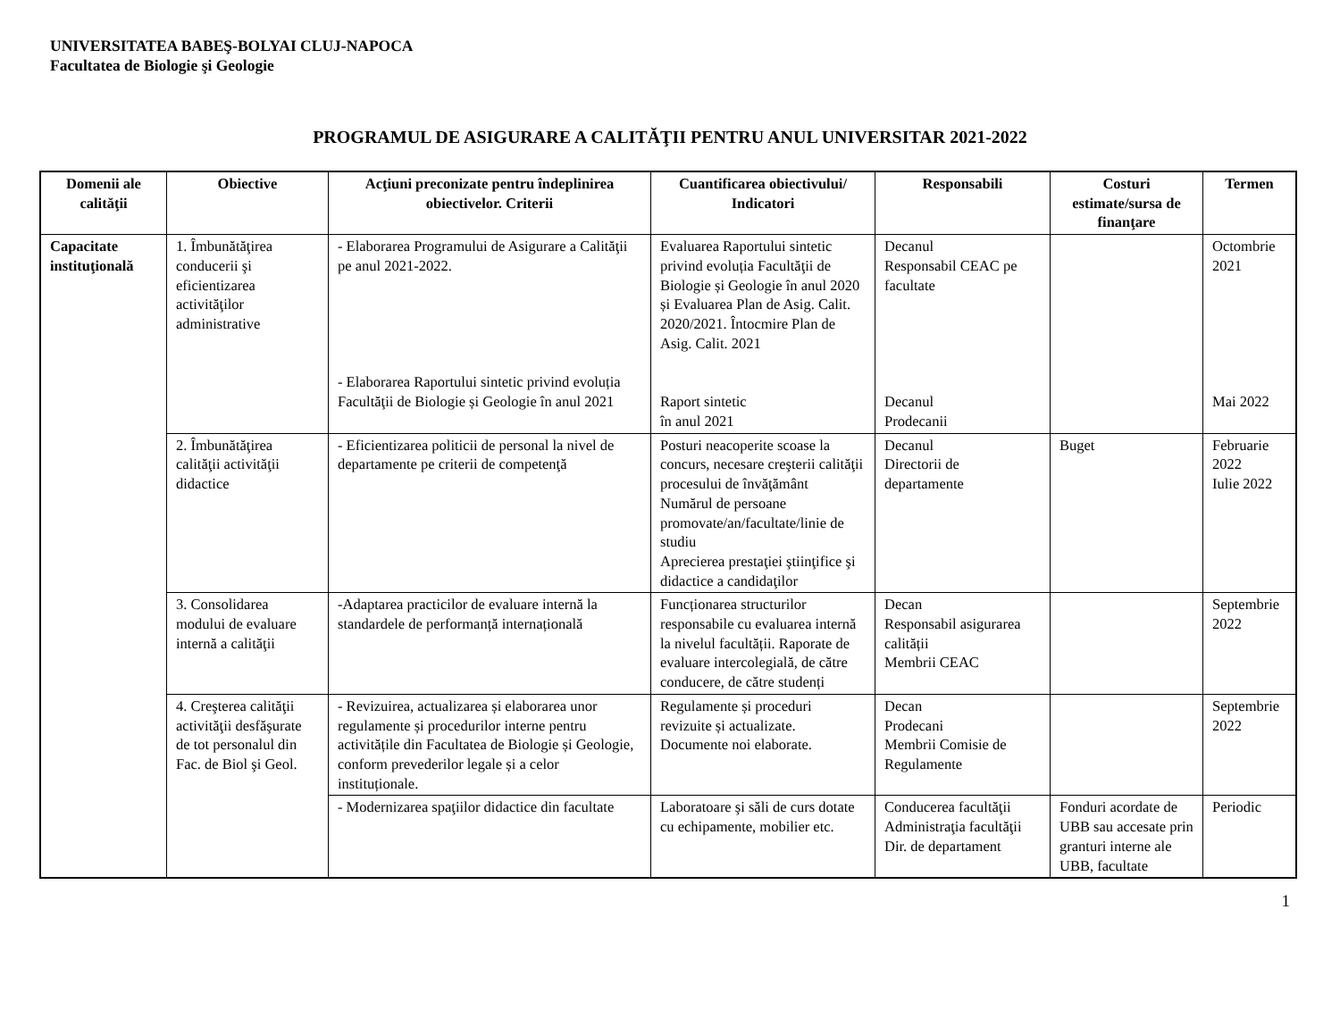UNIVERSITATEA BABEŞ-BOLYAI CLUJ-NAPOCA
Facultatea de Biologie şi Geologie
PROGRAMUL DE ASIGURARE A CALITĂŢII PENTRU ANUL UNIVERSITAR 2021-2022
| Domenii ale calităţii | Obiective | Acţiuni preconizate pentru îndeplinirea obiectivelor. Criterii | Cuantificarea obiectivului/ Indicatori | Responsabili | Costuri estimate/sursa de finanţare | Termen |
| --- | --- | --- | --- | --- | --- | --- |
| Capacitate instituţională | 1. Îmbunătăţirea conducerii şi eficientizarea activităţilor administrative | - Elaborarea Programului de Asigurare a Calităţii pe anul 2021-2022. | Evaluarea Raportului sintetic privind evoluția Facultăţii de Biologie și Geologie în anul 2020 și Evaluarea Plan de Asig. Calit. 2020/2021. Întocmire Plan de Asig. Calit. 2021 | Decanul Responsabil CEAC pe facultate | | Octombrie 2021 |
| | | - Elaborarea Raportului sintetic privind evoluția Facultăţii de Biologie și Geologie în anul 2021 | Raport sintetic în anul 2021 | Decanul Prodecanii | | Mai 2022 |
| | 2. Îmbunătăţirea calităţii activităţii didactice | - Eficientizarea politicii de personal la nivel de departamente pe criterii de competenţă | Posturi neacoperite scoase la concurs, necesare creşterii calităţii procesului de învăţământ Numărul de persoane promovate/an/facultate/linie de studiu Aprecierea prestaţiei ştiinţifice şi didactice a candidaţilor | Decanul Directorii de departamente | Buget | Februarie 2022 Iulie 2022 |
| | 3. Consolidarea modului de evaluare internă a calităţii | -Adaptarea practicilor de evaluare internă la standardele de performanță internațională | Funcționarea structurilor responsabile cu evaluarea internă la nivelul facultății. Raporate de evaluare intercolegială, de către conducere, de către studenți | Decan Responsabil asigurarea calității Membrii CEAC | | Septembrie 2022 |
| | 4. Creşterea calităţii activităţii desfăşurate de tot personalul din Fac. de Biol şi Geol. | - Revizuirea, actualizarea și elaborarea unor regulamente și procedurilor interne pentru activitățile din Facultatea de Biologie și Geologie, conform prevederilor legale și a celor instituționale. | Regulamente și proceduri revizuite și actualizate. Documente noi elaborate. | Decan Prodecani Membrii Comisie de Regulamente | | Septembrie 2022 |
| | | - Modernizarea spaţiilor didactice din facultate | Laboratoare şi săli de curs dotate cu echipamente, mobilier etc. | Conducerea facultăţii Administraţia facultăţii Dir. de departament | Fonduri acordate de UBB sau accesate prin granturi interne ale UBB, facultate | Periodic |
1